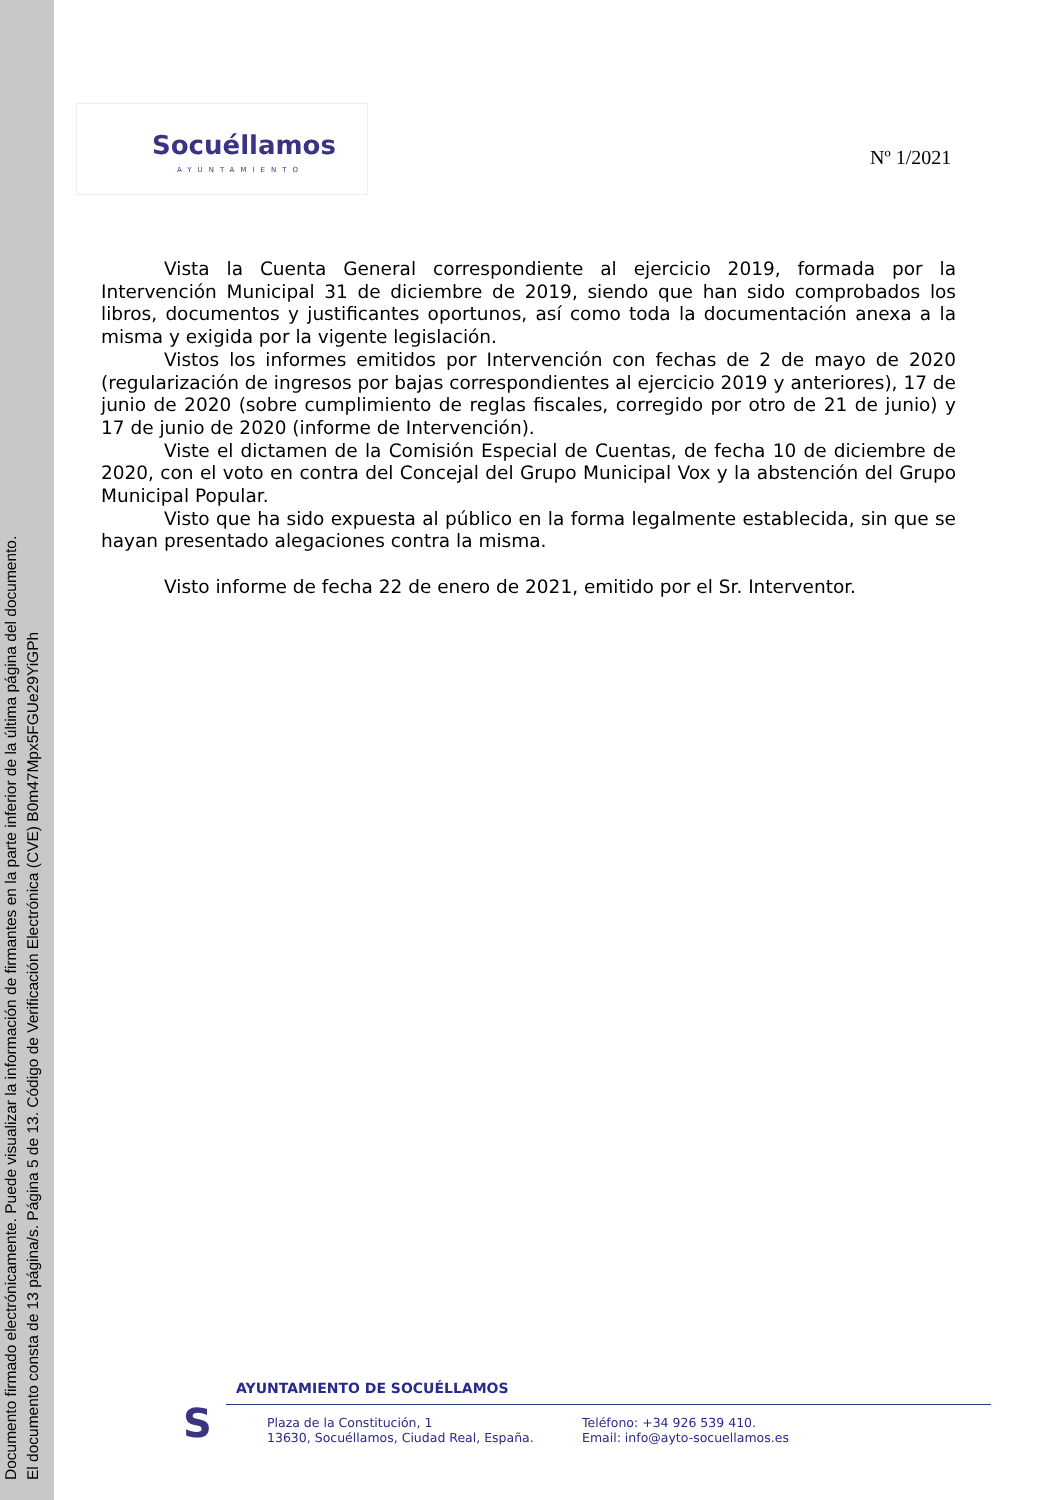Documento firmado electrónicamente. Puede visualizar la información de firmantes en la parte inferior de la última página del documento.
El documento consta de 13 página/s. Página 5 de 13. Código de Verificación Electrónica (CVE) B0m47Mpx5FGUe29YiGPh
Socuéllamos
AYUNTAMIENTO
Nº 1/2021
Vista la Cuenta General correspondiente al ejercicio 2019, formada por la Intervención Municipal 31 de diciembre de 2019, siendo que han sido comprobados los libros, documentos y justificantes oportunos, así como toda la documentación anexa a la misma y exigida por la vigente legislación.
Vistos los informes emitidos por Intervención con fechas de 2 de mayo de 2020 (regularización de ingresos por bajas correspondientes al ejercicio 2019 y anteriores), 17 de junio de 2020 (sobre cumplimiento de reglas fiscales, corregido por otro de 21 de junio) y 17 de junio de 2020 (informe de Intervención).
Viste el dictamen de la Comisión Especial de Cuentas, de fecha 10 de diciembre de 2020, con el voto en contra del Concejal del Grupo Municipal Vox y la abstención del Grupo Municipal Popular.
Visto que ha sido expuesta al público en la forma legalmente establecida, sin que se hayan presentado alegaciones contra la misma.
Visto informe de fecha 22 de enero de 2021, emitido por el Sr. Interventor.
S
AYUNTAMIENTO DE SOCUÉLLAMOS
Plaza de la Constitución, 1
13630, Socuéllamos, Ciudad Real, España.
Teléfono: +34 926 539 410.
Email: info@ayto-socuellamos.es